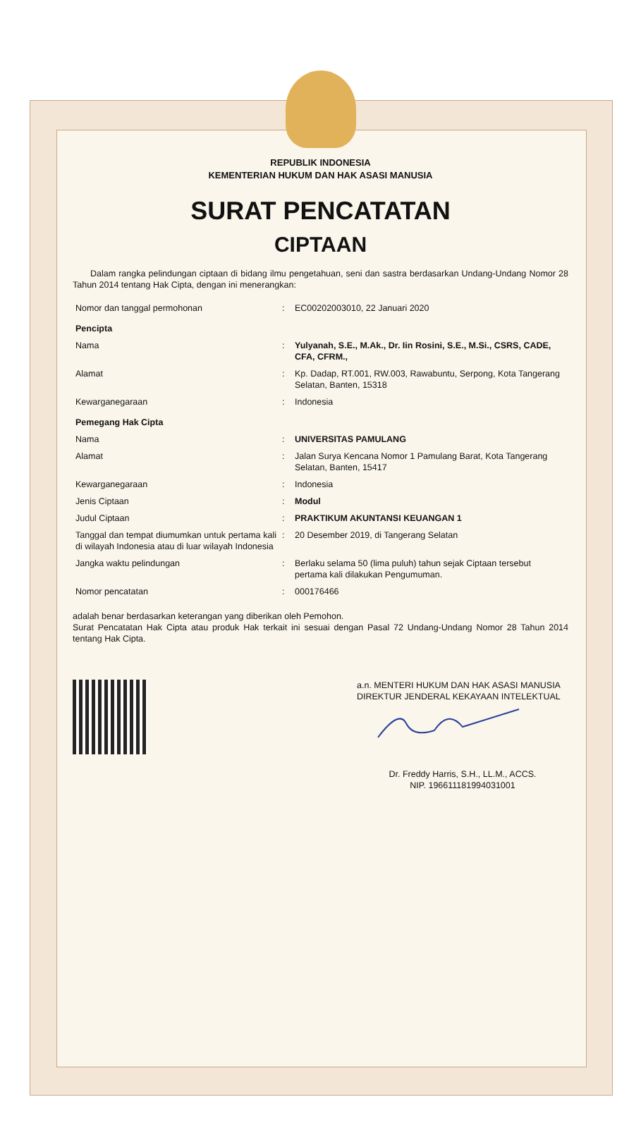REPUBLIK INDONESIA
KEMENTERIAN HUKUM DAN HAK ASASI MANUSIA
SURAT PENCATATAN
CIPTAAN
Dalam rangka pelindungan ciptaan di bidang ilmu pengetahuan, seni dan sastra berdasarkan Undang-Undang Nomor 28 Tahun 2014 tentang Hak Cipta, dengan ini menerangkan:
| Nomor dan tanggal permohonan | : | EC00202003010, 22 Januari 2020 |
| Pencipta | | |
| Nama | : | Yulyanah, S.E., M.Ak., Dr. Iin Rosini, S.E., M.Si., CSRS, CADE, CFA, CFRM., |
| Alamat | : | Kp. Dadap, RT.001, RW.003, Rawabuntu, Serpong, Kota Tangerang Selatan, Banten, 15318 |
| Kewarganegaraan | : | Indonesia |
| Pemegang Hak Cipta | | |
| Nama | : | UNIVERSITAS PAMULANG |
| Alamat | : | Jalan Surya Kencana Nomor 1 Pamulang Barat, Kota Tangerang Selatan, Banten, 15417 |
| Kewarganegaraan | : | Indonesia |
| Jenis Ciptaan | : | Modul |
| Judul Ciptaan | : | PRAKTIKUM AKUNTANSI KEUANGAN 1 |
| Tanggal dan tempat diumumkan untuk pertama kali di wilayah Indonesia atau di luar wilayah Indonesia | : | 20 Desember 2019, di Tangerang Selatan |
| Jangka waktu pelindungan | : | Berlaku selama 50 (lima puluh) tahun sejak Ciptaan tersebut pertama kali dilakukan Pengumuman. |
| Nomor pencatatan | : | 000176466 |
adalah benar berdasarkan keterangan yang diberikan oleh Pemohon.
Surat Pencatatan Hak Cipta atau produk Hak terkait ini sesuai dengan Pasal 72 Undang-Undang Nomor 28 Tahun 2014 tentang Hak Cipta.
a.n. MENTERI HUKUM DAN HAK ASASI MANUSIA
DIREKTUR JENDERAL KEKAYAAN INTELEKTUAL
Dr. Freddy Harris, S.H., LL.M., ACCS.
NIP. 196611181994031001